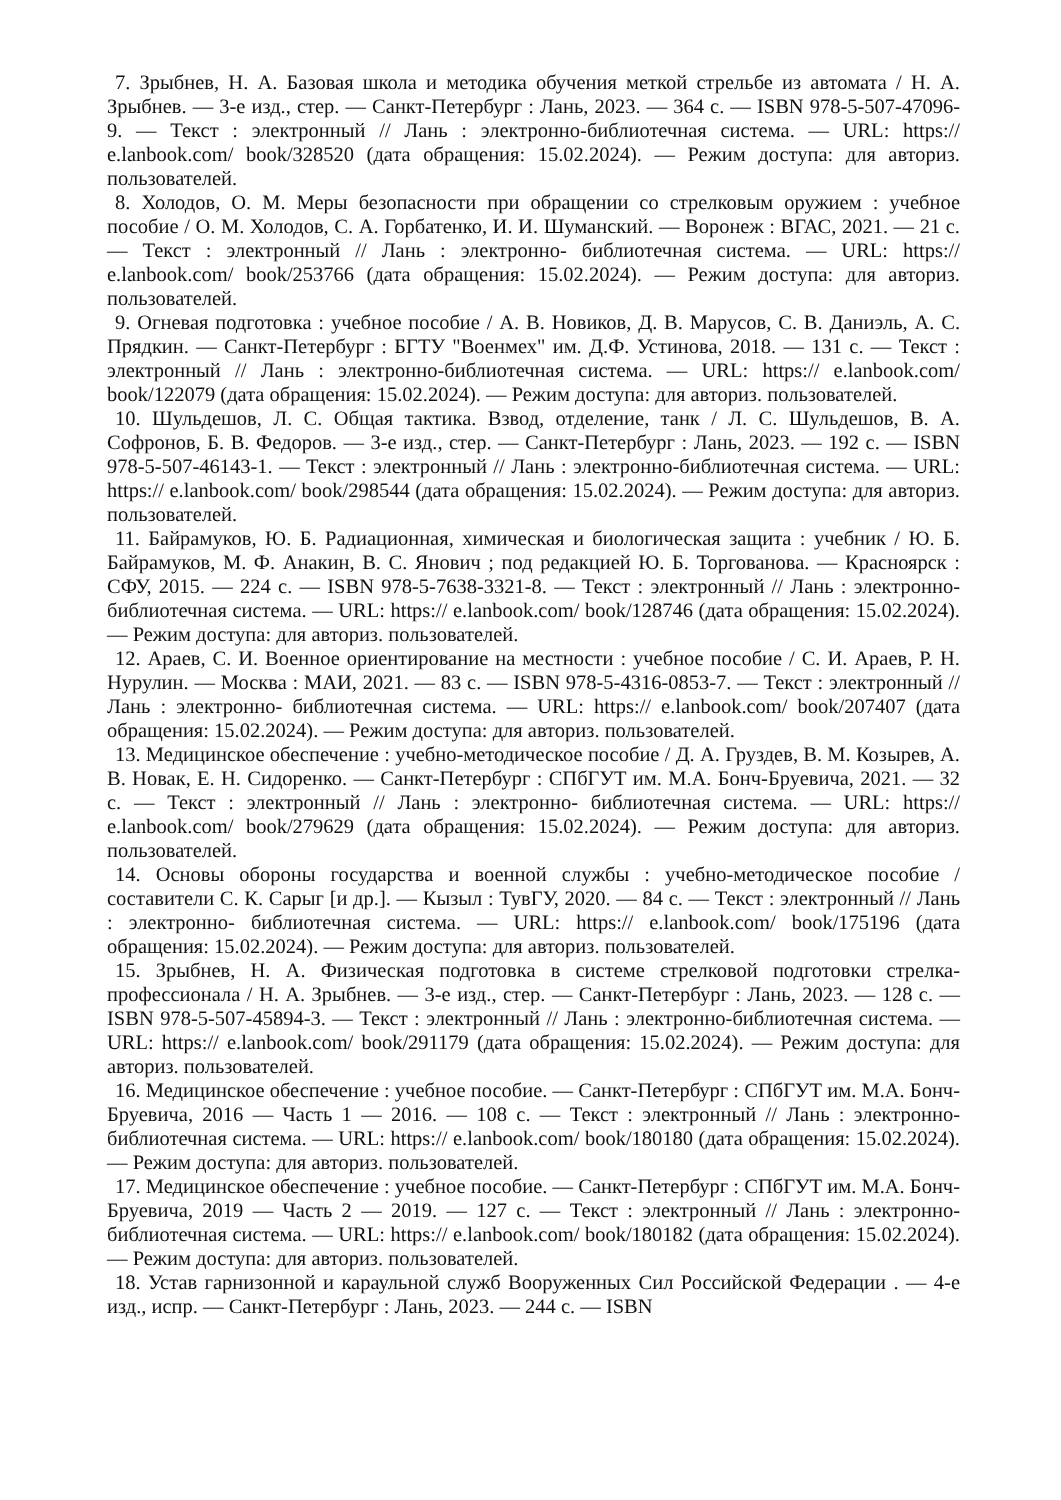7. Зрыбнев, Н. А. Базовая школа и методика обучения меткой стрельбе из автомата / Н. А. Зрыбнев. — 3-е изд., стер. — Санкт-Петербург : Лань, 2023. — 364 с. — ISBN 978-5-507-47096-9. — Текст : электронный // Лань : электронно-библиотечная система. — URL: https:// e.lanbook.com/ book/328520 (дата обращения: 15.02.2024). — Режим доступа: для авториз. пользователей.
8. Холодов, О. М. Меры безопасности при обращении со стрелковым оружием : учебное пособие / О. М. Холодов, С. А. Горбатенко, И. И. Шуманский. — Воронеж : ВГАС, 2021. — 21 с. — Текст : электронный // Лань : электронно- библиотечная система. — URL: https:// e.lanbook.com/ book/253766 (дата обращения: 15.02.2024). — Режим доступа: для авториз. пользователей.
9. Огневая подготовка : учебное пособие / А. В. Новиков, Д. В. Марусов, С. В. Даниэль, А. С. Прядкин. — Санкт-Петербург : БГТУ "Военмех" им. Д.Ф. Устинова, 2018. — 131 с. — Текст : электронный // Лань : электронно-библиотечная система. — URL: https:// e.lanbook.com/ book/122079 (дата обращения: 15.02.2024). — Режим доступа: для авториз. пользователей.
10. Шульдешов, Л. С. Общая тактика. Взвод, отделение, танк / Л. С. Шульдешов, В. А. Софронов, Б. В. Федоров. — 3-е изд., стер. — Санкт-Петербург : Лань, 2023. — 192 с. — ISBN 978-5-507-46143-1. — Текст : электронный // Лань : электронно-библиотечная система. — URL: https:// e.lanbook.com/ book/298544 (дата обращения: 15.02.2024). — Режим доступа: для авториз. пользователей.
11. Байрамуков, Ю. Б. Радиационная, химическая и биологическая защита : учебник / Ю. Б. Байрамуков, М. Ф. Анакин, В. С. Янович ; под редакцией Ю. Б. Торгованова. — Красноярск : СФУ, 2015. — 224 с. — ISBN 978-5-7638-3321-8. — Текст : электронный // Лань : электронно-библиотечная система. — URL: https:// e.lanbook.com/ book/128746 (дата обращения: 15.02.2024). — Режим доступа: для авториз. пользователей.
12. Араев, С. И. Военное ориентирование на местности : учебное пособие / С. И. Араев, Р. Н. Нурулин. — Москва : МАИ, 2021. — 83 с. — ISBN 978-5-4316-0853-7. — Текст : электронный // Лань : электронно- библиотечная система. — URL: https:// e.lanbook.com/ book/207407 (дата обращения: 15.02.2024). — Режим доступа: для авториз. пользователей.
13. Медицинское обеспечение : учебно-методическое пособие / Д. А. Груздев, В. М. Козырев, А. В. Новак, Е. Н. Сидоренко. — Санкт-Петербург : СПбГУТ им. М.А. Бонч-Бруевича, 2021. — 32 с. — Текст : электронный // Лань : электронно- библиотечная система. — URL: https:// e.lanbook.com/ book/279629 (дата обращения: 15.02.2024). — Режим доступа: для авториз. пользователей.
14. Основы обороны государства и военной службы : учебно-методическое пособие / составители С. К. Сарыг [и др.]. — Кызыл : ТувГУ, 2020. — 84 с. — Текст : электронный // Лань : электронно- библиотечная система. — URL: https:// e.lanbook.com/ book/175196 (дата обращения: 15.02.2024). — Режим доступа: для авториз. пользователей.
15. Зрыбнев, Н. А. Физическая подготовка в системе стрелковой подготовки стрелка-профессионала / Н. А. Зрыбнев. — 3-е изд., стер. — Санкт-Петербург : Лань, 2023. — 128 с. — ISBN 978-5-507-45894-3. — Текст : электронный // Лань : электронно-библиотечная система. — URL: https:// e.lanbook.com/ book/291179 (дата обращения: 15.02.2024). — Режим доступа: для авториз. пользователей.
16. Медицинское обеспечение : учебное пособие. — Санкт-Петербург : СПбГУТ им. М.А. Бонч-Бруевича, 2016 — Часть 1 — 2016. — 108 с. — Текст : электронный // Лань : электронно-библиотечная система. — URL: https:// e.lanbook.com/ book/180180 (дата обращения: 15.02.2024). — Режим доступа: для авториз. пользователей.
17. Медицинское обеспечение : учебное пособие. — Санкт-Петербург : СПбГУТ им. М.А. Бонч-Бруевича, 2019 — Часть 2 — 2019. — 127 с. — Текст : электронный // Лань : электронно-библиотечная система. — URL: https:// e.lanbook.com/ book/180182 (дата обращения: 15.02.2024). — Режим доступа: для авториз. пользователей.
18. Устав гарнизонной и караульной служб Вооруженных Сил Российской Федерации . — 4-е изд., испр. — Санкт-Петербург : Лань, 2023. — 244 с. — ISBN